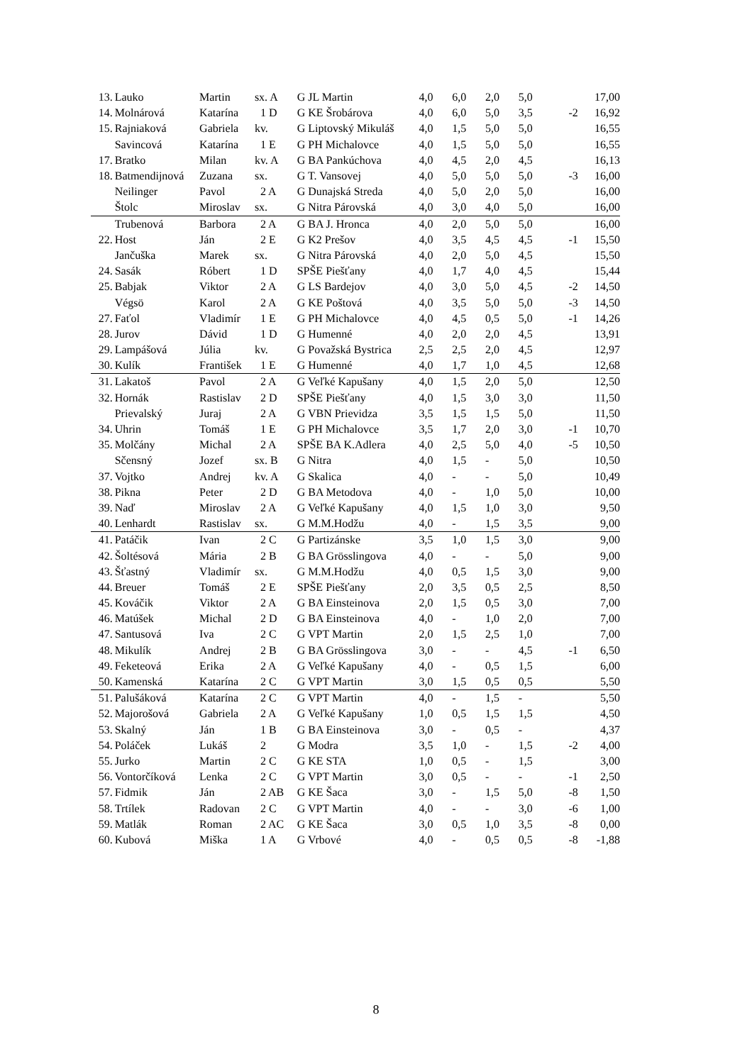| 13. | Lauko | Martin | sx. A | G JL Martin | 4,0 | 6,0 | 2,0 | 5,0 | | 17,00 |
| 14. | Molnárová | Katarína | 1 D | G KE Šrobárova | 4,0 | 6,0 | 5,0 | 3,5 | -2 | 16,92 |
| 15. | Rajniaková | Gabriela | kv. | G Liptovský Mikuláš | 4,0 | 1,5 | 5,0 | 5,0 | | 16,55 |
| | Savincová | Katarína | 1 E | G PH Michalovce | 4,0 | 1,5 | 5,0 | 5,0 | | 16,55 |
| 17. | Bratko | Milan | kv. A | G BA Pankúchova | 4,0 | 4,5 | 2,0 | 4,5 | | 16,13 |
| 18. | Batmendijnová | Zuzana | sx. | G T. Vansovej | 4,0 | 5,0 | 5,0 | 5,0 | -3 | 16,00 |
| | Neilinger | Pavol | 2 A | G Dunajská Streda | 4,0 | 5,0 | 2,0 | 5,0 | | 16,00 |
| | Štolc | Miroslav | sx. | G Nitra Párovská | 4,0 | 3,0 | 4,0 | 5,0 | | 16,00 |
| | Trubenová | Barbora | 2 A | G BA J. Hronca | 4,0 | 2,0 | 5,0 | 5,0 | | 16,00 |
| 22. | Host | Ján | 2 E | G K2 Prešov | 4,0 | 3,5 | 4,5 | 4,5 | -1 | 15,50 |
| | Jančuška | Marek | sx. | G Nitra Párovská | 4,0 | 2,0 | 5,0 | 4,5 | | 15,50 |
| 24. | Sasák | Róbert | 1 D | SPŠE Piešťany | 4,0 | 1,7 | 4,0 | 4,5 | | 15,44 |
| 25. | Babjak | Viktor | 2 A | G LS Bardejov | 4,0 | 3,0 | 5,0 | 4,5 | -2 | 14,50 |
| | Végsö | Karol | 2 A | G KE Poštová | 4,0 | 3,5 | 5,0 | 5,0 | -3 | 14,50 |
| 27. | Faťol | Vladimír | 1 E | G PH Michalovce | 4,0 | 4,5 | 0,5 | 5,0 | -1 | 14,26 |
| 28. | Jurov | Dávid | 1 D | G Humenné | 4,0 | 2,0 | 2,0 | 4,5 | | 13,91 |
| 29. | Lampášová | Júlia | kv. | G Považská Bystrica | 2,5 | 2,5 | 2,0 | 4,5 | | 12,97 |
| 30. | Kulík | František | 1 E | G Humenné | 4,0 | 1,7 | 1,0 | 4,5 | | 12,68 |
| 31. | Lakatoš | Pavol | 2 A | G Veľké Kapušany | 4,0 | 1,5 | 2,0 | 5,0 | | 12,50 |
| 32. | Hornák | Rastislav | 2 D | SPŠE Piešťany | 4,0 | 1,5 | 3,0 | 3,0 | | 11,50 |
| | Prievalský | Juraj | 2 A | G VBN Prievidza | 3,5 | 1,5 | 1,5 | 5,0 | | 11,50 |
| 34. | Uhrin | Tomáš | 1 E | G PH Michalovce | 3,5 | 1,7 | 2,0 | 3,0 | -1 | 10,70 |
| 35. | Molčány | Michal | 2 A | SPŠE BA K.Adlera | 4,0 | 2,5 | 5,0 | 4,0 | -5 | 10,50 |
| | Sčensný | Jozef | sx. B | G Nitra | 4,0 | 1,5 | - | 5,0 | | 10,50 |
| 37. | Vojtko | Andrej | kv. A | G Skalica | 4,0 | - | - | 5,0 | | 10,49 |
| 38. | Pikna | Peter | 2 D | G BA Metodova | 4,0 | - | 1,0 | 5,0 | | 10,00 |
| 39. | Naď | Miroslav | 2 A | G Veľké Kapušany | 4,0 | 1,5 | 1,0 | 3,0 | | 9,50 |
| 40. | Lenhardt | Rastislav | sx. | G M.M.Hodžu | 4,0 | - | 1,5 | 3,5 | | 9,00 |
| 41. | Patáčik | Ivan | 2 C | G Partizánske | 3,5 | 1,0 | 1,5 | 3,0 | | 9,00 |
| 42. | Šoltésová | Mária | 2 B | G BA Grösslingova | 4,0 | - | - | 5,0 | | 9,00 |
| 43. | Šťastný | Vladimír | sx. | G M.M.Hodžu | 4,0 | 0,5 | 1,5 | 3,0 | | 9,00 |
| 44. | Breuer | Tomáš | 2 E | SPŠE Piešťany | 2,0 | 3,5 | 0,5 | 2,5 | | 8,50 |
| 45. | Kováčik | Viktor | 2 A | G BA Einsteinova | 2,0 | 1,5 | 0,5 | 3,0 | | 7,00 |
| 46. | Matúšek | Michal | 2 D | G BA Einsteinova | 4,0 | - | 1,0 | 2,0 | | 7,00 |
| 47. | Santusová | Iva | 2 C | G VPT Martin | 2,0 | 1,5 | 2,5 | 1,0 | | 7,00 |
| 48. | Mikulík | Andrej | 2 B | G BA Grösslingova | 3,0 | - | - | 4,5 | -1 | 6,50 |
| 49. | Feketeová | Erika | 2 A | G Veľké Kapušany | 4,0 | - | 0,5 | 1,5 | | 6,00 |
| 50. | Kamenská | Katarína | 2 C | G VPT Martin | 3,0 | 1,5 | 0,5 | 0,5 | | 5,50 |
| 51. | Palušáková | Katarína | 2 C | G VPT Martin | 4,0 | - | 1,5 | - | | 5,50 |
| 52. | Majorošová | Gabriela | 2 A | G Veľké Kapušany | 1,0 | 0,5 | 1,5 | 1,5 | | 4,50 |
| 53. | Skalný | Ján | 1 B | G BA Einsteinova | 3,0 | - | 0,5 | - | | 4,37 |
| 54. | Poláček | Lukáš | 2 | G Modra | 3,5 | 1,0 | - | 1,5 | -2 | 4,00 |
| 55. | Jurko | Martin | 2 C | G KE STA | 1,0 | 0,5 | - | 1,5 | | 3,00 |
| 56. | Vontorčíková | Lenka | 2 C | G VPT Martin | 3,0 | 0,5 | - | - | -1 | 2,50 |
| 57. | Fidmik | Ján | 2 AB | G KE Šaca | 3,0 | - | 1,5 | 5,0 | -8 | 1,50 |
| 58. | Trtílek | Radovan | 2 C | G VPT Martin | 4,0 | - | - | 3,0 | -6 | 1,00 |
| 59. | Matlák | Roman | 2 AC | G KE Šaca | 3,0 | 0,5 | 1,0 | 3,5 | -8 | 0,00 |
| 60. | Kubová | Miška | 1 A | G Vrbové | 4,0 | - | 0,5 | 0,5 | -8 | -1,88 |
8